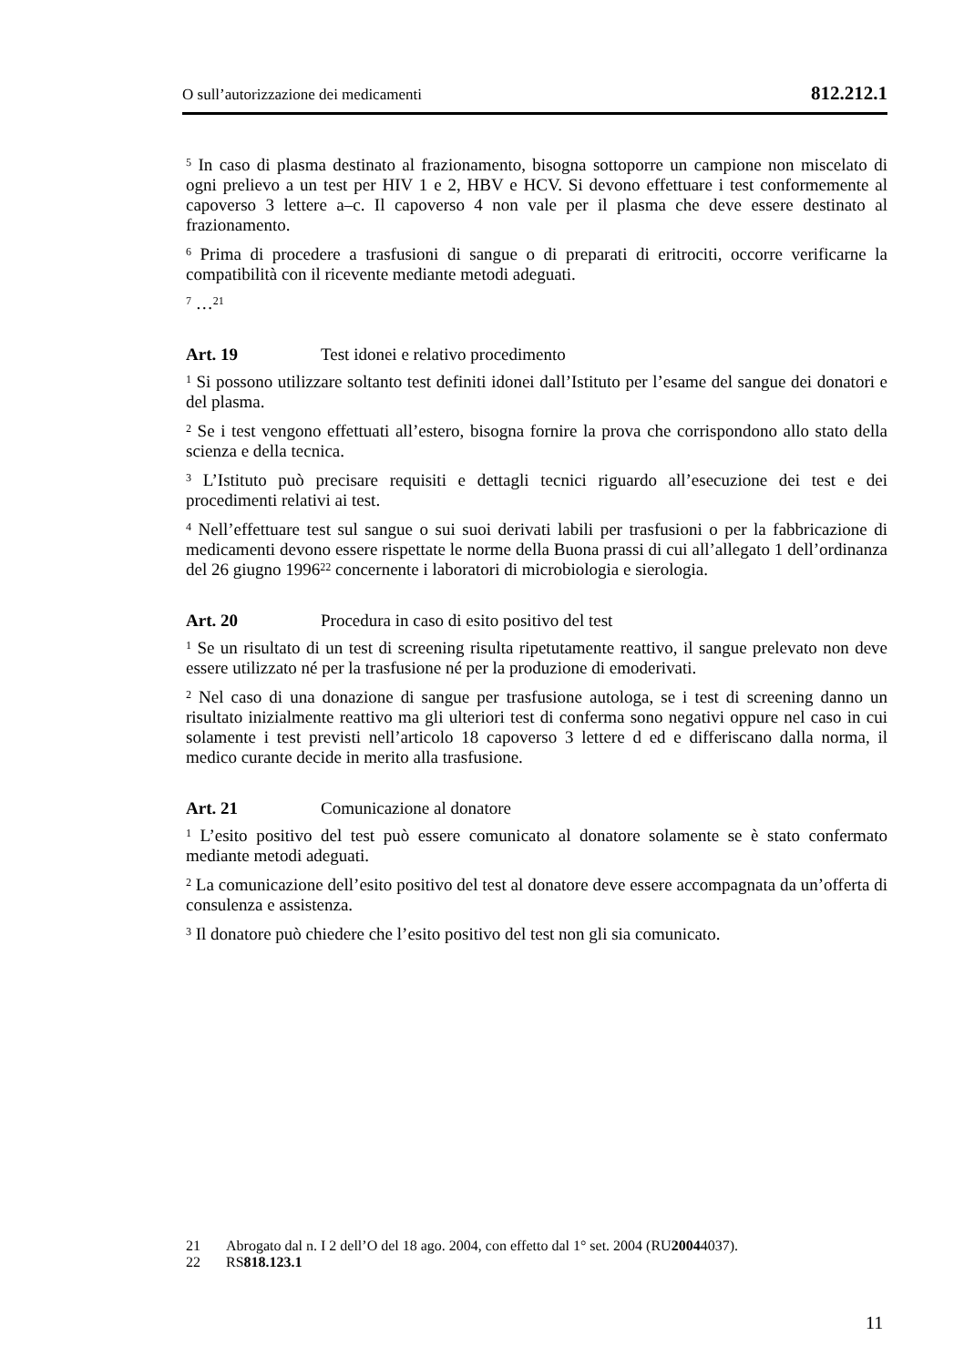O sull’autorizzazione dei medicamenti 812.212.1
<sup>5</sup> In caso di plasma destinato al frazionamento, bisogna sottoporre un campione non miscelato di ogni prelievo a un test per HIV 1 e 2, HBV e HCV. Si devono effettuare i test conformemente al capoverso 3 lettere a–c. Il capoverso 4 non vale per il plasma che deve essere destinato al frazionamento.
<sup>6</sup> Prima di procedere a trasfusioni di sangue o di preparati di eritrociti, occorre verificarne la compatibilità con il ricevente mediante metodi adeguati.
<sup>7</sup> …<sup>21</sup>
Art. 19 Test idonei e relativo procedimento
<sup>1</sup> Si possono utilizzare soltanto test definiti idonei dall’Istituto per l’esame del sangue dei donatori e del plasma.
<sup>2</sup> Se i test vengono effettuati all’estero, bisogna fornire la prova che corrispondono allo stato della scienza e della tecnica.
<sup>3</sup> L’Istituto può precisare requisiti e dettagli tecnici riguardo all’esecuzione dei test e dei procedimenti relativi ai test.
<sup>4</sup> Nell’effettuare test sul sangue o sui suoi derivati labili per trasfusioni o per la fabbricazione di medicamenti devono essere rispettate le norme della Buona prassi di cui all’allegato 1 dell’ordinanza del 26 giugno 1996<sup>22</sup> concernente i laboratori di microbiologia e sierologia.
Art. 20 Procedura in caso di esito positivo del test
<sup>1</sup> Se un risultato di un test di screening risulta ripetutamente reattivo, il sangue prelevato non deve essere utilizzato né per la trasfusione né per la produzione di emoderivati.
<sup>2</sup> Nel caso di una donazione di sangue per trasfusione autologa, se i test di screening danno un risultato inizialmente reattivo ma gli ulteriori test di conferma sono negativi oppure nel caso in cui solamente i test previsti nell’articolo 18 capoverso 3 lettere d ed e differiscano dalla norma, il medico curante decide in merito alla trasfusione.
Art. 21 Comunicazione al donatore
<sup>1</sup> L’esito positivo del test può essere comunicato al donatore solamente se è stato confermato mediante metodi adeguati.
<sup>2</sup> La comunicazione dell’esito positivo del test al donatore deve essere accompagnata da un’offerta di consulenza e assistenza.
<sup>3</sup> Il donatore può chiedere che l’esito positivo del test non gli sia comunicato.
21 Abrogato dal n. I 2 dell’O del 18 ago. 2004, con effetto dal 1° set. 2004 (RU 2004 4037).
22 RS 818.123.1
11